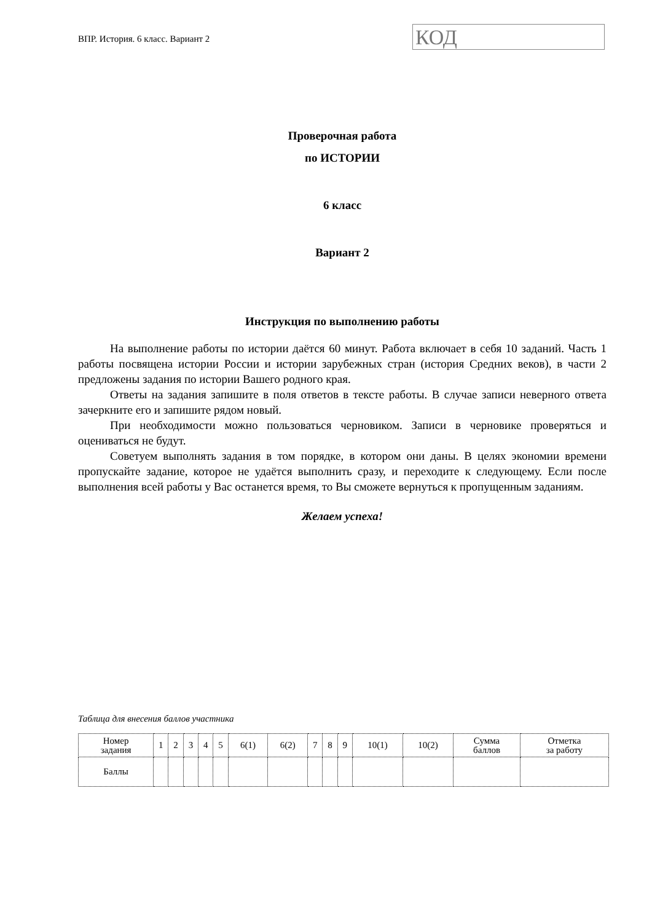ВПР. История. 6 класс. Вариант 2
КОД
Проверочная работа
по ИСТОРИИ
6 класс
Вариант 2
Инструкция по выполнению работы
На выполнение работы по истории даётся 60 минут. Работа включает в себя 10 заданий. Часть 1 работы посвящена истории России и истории зарубежных стран (история Средних веков), в части 2 предложены задания по истории Вашего родного края.
Ответы на задания запишите в поля ответов в тексте работы. В случае записи неверного ответа зачеркните его и запишите рядом новый.
При необходимости можно пользоваться черновиком. Записи в черновике проверяться и оцениваться не будут.
Советуем выполнять задания в том порядке, в котором они даны. В целях экономии времени пропускайте задание, которое не удаётся выполнить сразу, и переходите к следующему. Если после выполнения всей работы у Вас останется время, то Вы сможете вернуться к пропущенным заданиям.
Желаем успеха!
Таблица для внесения баллов участника
| Номер задания | 1 | 2 | 3 | 4 | 5 | 6(1) | 6(2) | 7 | 8 | 9 | 10(1) | 10(2) | Сумма баллов | Отметка за работу |
| --- | --- | --- | --- | --- | --- | --- | --- | --- | --- | --- | --- | --- | --- | --- |
| Баллы | | | | | | | | | | | | | | |